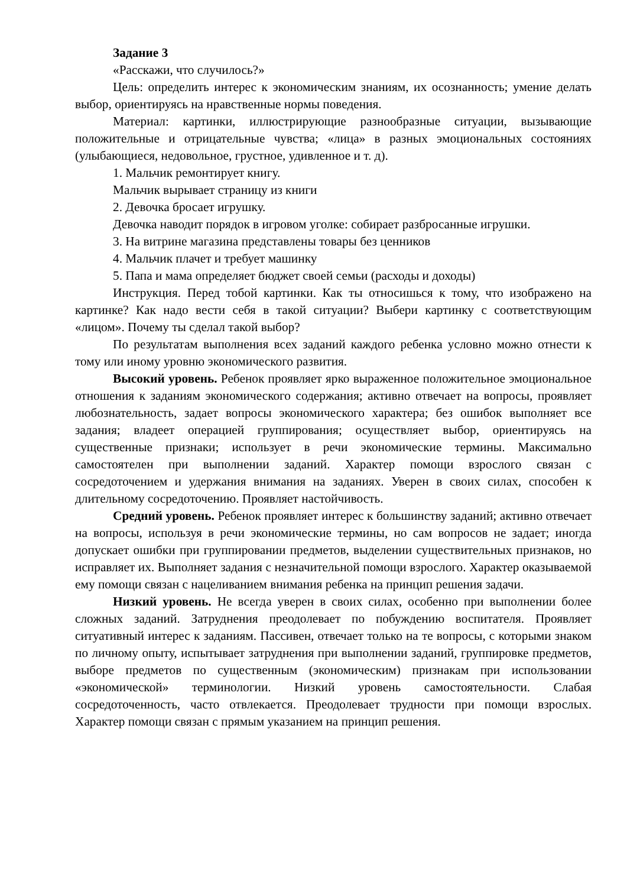Задание 3
«Расскажи, что случилось?»
Цель: определить интерес к экономическим знаниям, их осознанность; умение делать выбор, ориентируясь на нравственные нормы поведения.
Материал: картинки, иллюстрирующие разнообразные ситуации, вызывающие положительные и отрицательные чувства; «лица» в разных эмоциональных состояниях (улыбающиеся, недовольное, грустное, удивленное и т. д).
1. Мальчик ремонтирует книгу.
Мальчик вырывает страницу из книги
2. Девочка бросает игрушку.
Девочка наводит порядок в игровом уголке: собирает разбросанные игрушки.
3. На витрине магазина представлены товары без ценников
4. Мальчик плачет и требует машинку
5. Папа и мама определяет бюджет своей семьи (расходы и доходы)
Инструкция. Перед тобой картинки. Как ты относишься к тому, что изображено на картинке? Как надо вести себя в такой ситуации? Выбери картинку с соответствующим «лицом». Почему ты сделал такой выбор?
По результатам выполнения всех заданий каждого ребенка условно можно отнести к тому или иному уровню экономического развития.
Высокий уровень. Ребенок проявляет ярко выраженное положительное эмоциональное отношения к заданиям экономического содержания; активно отвечает на вопросы, проявляет любознательность, задает вопросы экономического характера; без ошибок выполняет все задания; владеет операцией группирования; осуществляет выбор, ориентируясь на существенные признаки; использует в речи экономические термины. Максимально самостоятелен при выполнении заданий. Характер помощи взрослого связан с сосредоточением и удержания внимания на заданиях. Уверен в своих силах, способен к длительному сосредоточению. Проявляет настойчивость.
Средний уровень. Ребенок проявляет интерес к большинству заданий; активно отвечает на вопросы, используя в речи экономические термины, но сам вопросов не задает; иногда допускает ошибки при группировании предметов, выделении существительных признаков, но исправляет их. Выполняет задания с незначительной помощи взрослого. Характер оказываемой ему помощи связан с нацеливанием внимания ребенка на принцип решения задачи.
Низкий уровень. Не всегда уверен в своих силах, особенно при выполнении более сложных заданий. Затруднения преодолевает по побуждению воспитателя. Проявляет ситуативный интерес к заданиям. Пассивен, отвечает только на те вопросы, с которыми знаком по личному опыту, испытывает затруднения при выполнении заданий, группировке предметов, выборе предметов по существенным (экономическим) признакам при использовании «экономической» терминологии. Низкий уровень самостоятельности. Слабая сосредоточенность, часто отвлекается. Преодолевает трудности при помощи взрослых. Характер помощи связан с прямым указанием на принцип решения.